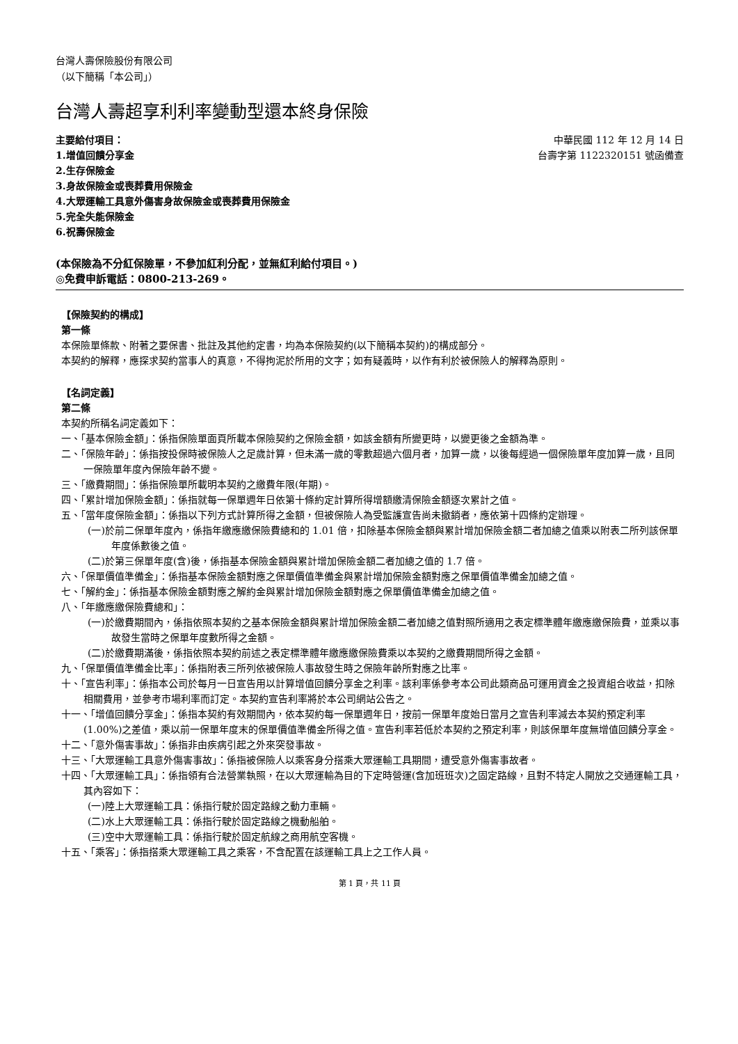台灣人壽保險股份有限公司
（以下簡稱「本公司」）
台灣人壽超享利利率變動型還本終身保險
主要給付項目：
1.增值回饋分享金
2.生存保險金
3.身故保險金或喪葬費用保險金
4.大眾運輸工具意外傷害身故保險金或喪葬費用保險金
5.完全失能保險金
6.祝壽保險金
中華民國 112 年 12 月 14 日
台壽字第 1122320151 號函備查
(本保險為不分紅保險單，不參加紅利分配，並無紅利給付項目。)
◎免費申訴電話：0800-213-269。
【保險契約的構成】
第一條
本保險單條款、附著之要保書、批註及其他約定書，均為本保險契約(以下簡稱本契約)的構成部分。
本契約的解釋，應探求契約當事人的真意，不得拘泥於所用的文字；如有疑義時，以作有利於被保險人的解釋為原則。
【名詞定義】
第二條
本契約所稱名詞定義如下：
一、「基本保險金額」：係指保險單面頁所載本保險契約之保險金額，如該金額有所變更時，以變更後之金額為準。
二、「保險年齡」：係指按投保時被保險人之足歲計算，但未滿一歲的零數超過六個月者，加算一歲，以後每經過一個保險單年度加算一歲，且同一保險單年度內保險年齡不變。
三、「繳費期間」：係指保險單所載明本契約之繳費年限(年期)。
四、「累計增加保險金額」：係指就每一保單週年日依第十條約定計算所得增額繳清保險金額逐次累計之值。
五、「當年度保險金額」：係指以下列方式計算所得之金額，但被保險人為受監護宣告尚未撤銷者，應依第十四條約定辦理。
(一)於前二保單年度內，係指年繳應繳保險費總和的 1.01 倍，扣除基本保險金額與累計增加保險金額二者加總之值乘以附表二所列該保單年度係數後之值。
(二)於第三保單年度(含)後，係指基本保險金額與累計增加保險金額二者加總之值的 1.7 倍。
六、「保單價值準備金」：係指基本保險金額對應之保單價值準備金與累計增加保險金額對應之保單價值準備金加總之值。
七、「解約金」：係指基本保險金額對應之解約金與累計增加保險金額對應之保單價值準備金加總之值。
八、「年繳應繳保險費總和」：
(一)於繳費期間內，係指依照本契約之基本保險金額與累計增加保險金額二者加總之值對照所適用之表定標準體年繳應繳保險費，並乘以事故發生當時之保單年度數所得之金額。
(二)於繳費期滿後，係指依照本契約前述之表定標準體年繳應繳保險費乘以本契約之繳費期間所得之金額。
九、「保單價值準備金比率」：係指附表三所列依被保險人事故發生時之保險年齡所對應之比率。
十、「宣告利率」：係指本公司於每月一日宣告用以計算增值回饋分享金之利率。該利率係參考本公司此類商品可運用資金之投資組合收益，扣除相關費用，並參考市場利率而訂定。本契約宣告利率將於本公司網站公告之。
十一、「增值回饋分享金」：係指本契約有效期間內，依本契約每一保單週年日，按前一保單年度始日當月之宣告利率減去本契約預定利率(1.00%)之差值，乘以前一保單年度末的保單價值準備金所得之值。宣告利率若低於本契約之預定利率，則該保單年度無增值回饋分享金。
十二、「意外傷害事故」：係指非由疾病引起之外來突發事故。
十三、「大眾運輸工具意外傷害事故」：係指被保險人以乘客身分搭乘大眾運輸工具期間，遭受意外傷害事故者。
十四、「大眾運輸工具」：係指領有合法營業執照，在以大眾運輸為目的下定時營運(含加班班次)之固定路線，且對不特定人開放之交通運輸工具，其內容如下：
(一)陸上大眾運輸工具：係指行駛於固定路線之動力車輛。
(二)水上大眾運輸工具：係指行駛於固定路線之機動船舶。
(三)空中大眾運輸工具：係指行駛於固定航線之商用航空客機。
十五、「乘客」：係指搭乘大眾運輸工具之乘客，不含配置在該運輸工具上之工作人員。
第 1 頁，共 11 頁